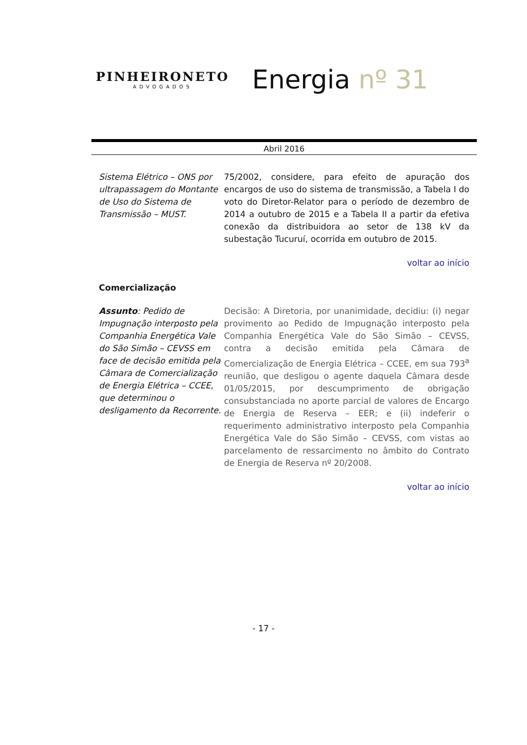PINHEIRONETO
ADVOGADOS
Energia nº 31
Abril 2016
Sistema Elétrico – ONS por ultrapassagem do Montante de Uso do Sistema de Transmissão – MUST.
75/2002, considere, para efeito de apuração dos encargos de uso do sistema de transmissão, a Tabela I do voto do Diretor-Relator para o período de dezembro de 2014 a outubro de 2015 e a Tabela II a partir da efetiva conexão da distribuidora ao setor de 138 kV da subestação Tucuruí, ocorrida em outubro de 2015.
voltar ao início
Comercialização
Assunto: Pedido de Impugnação interposto pela Companhia Energética Vale do São Simão – CEVSS em face de decisão emitida pela Câmara de Comercialização de Energia Elétrica – CCEE, que determinou o desligamento da Recorrente.
Decisão: A Diretoria, por unanimidade, decidiu: (i) negar provimento ao Pedido de Impugnação interposto pela Companhia Energética Vale do São Simão – CEVSS, contra a decisão emitida pela Câmara de Comercialização de Energia Elétrica – CCEE, em sua 793<sup>a</sup> reunião, que desligou o agente daquela Câmara desde 01/05/2015, por descumprimento de obrigação consubstanciada no aporte parcial de valores de Encargo de Energia de Reserva – EER; e (ii) indeferir o requerimento administrativo interposto pela Companhia Energética Vale do São Simão – CEVSS, com vistas ao parcelamento de ressarcimento no âmbito do Contrato de Energia de Reserva nº 20/2008.
voltar ao início
- 17 -